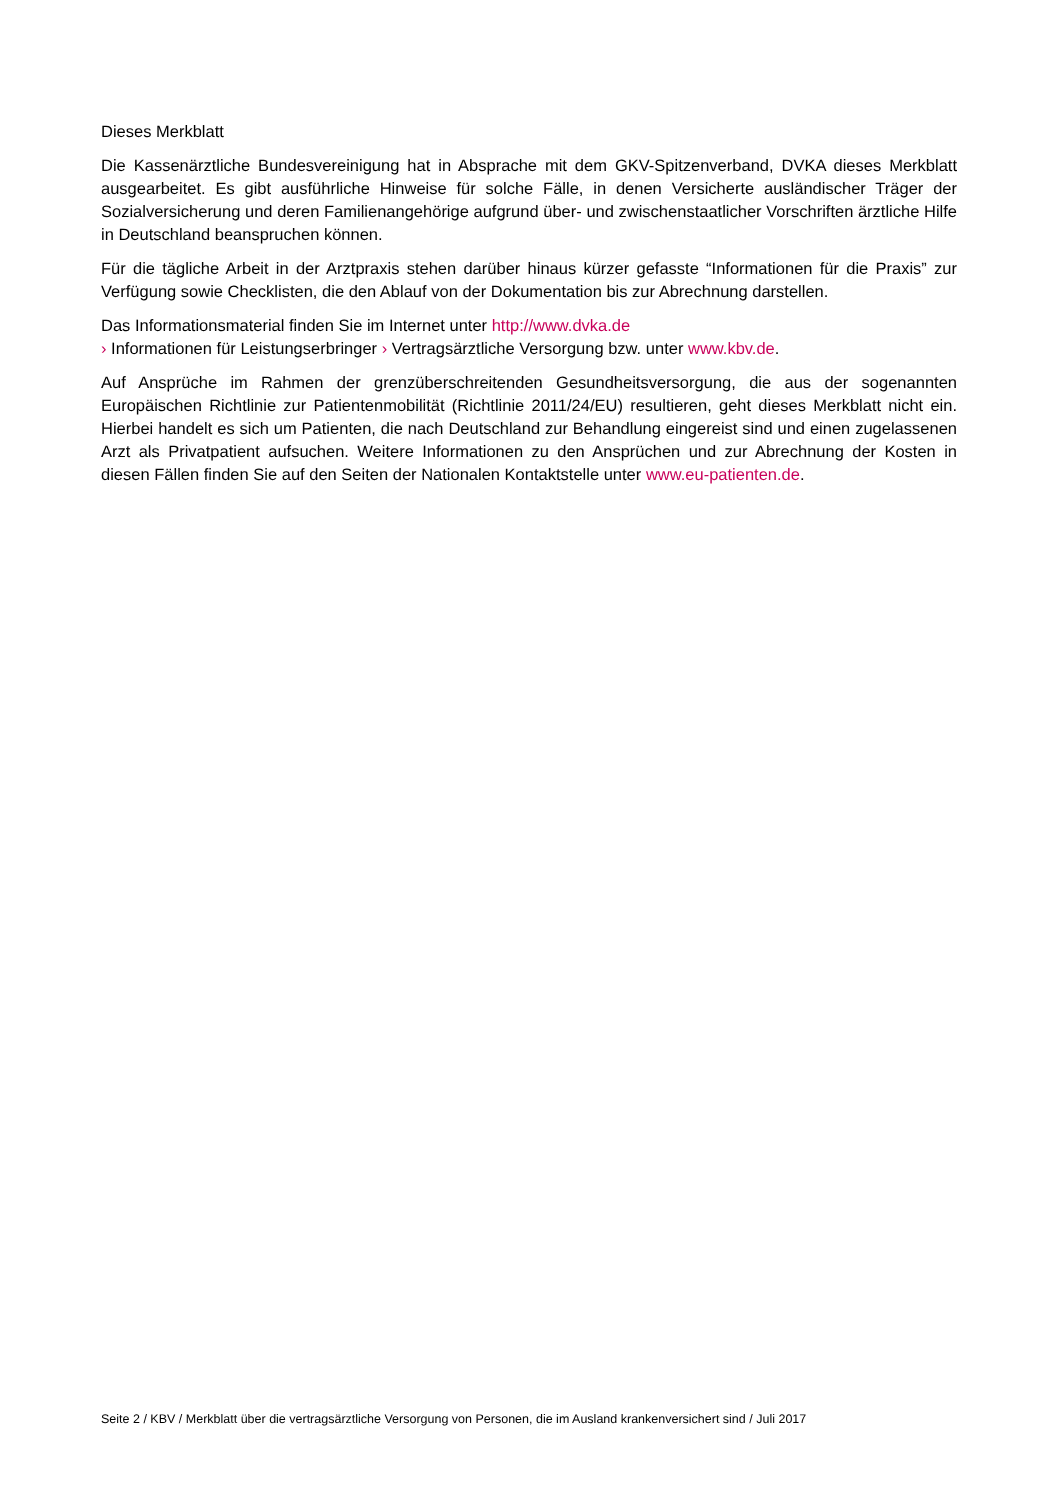Dieses Merkblatt
Die Kassenärztliche Bundesvereinigung hat in Absprache mit dem GKV-Spitzenverband, DVKA dieses Merkblatt ausgearbeitet. Es gibt ausführliche Hinweise für solche Fälle, in denen Versicherte ausländischer Träger der Sozialversicherung und deren Familienangehörige aufgrund über- und zwischenstaatlicher Vorschriften ärztliche Hilfe in Deutschland beanspruchen können.
Für die tägliche Arbeit in der Arztpraxis stehen darüber hinaus kürzer gefasste “Informationen für die Praxis” zur Verfügung sowie Checklisten, die den Ablauf von der Dokumentation bis zur Abrechnung darstellen.
Das Informationsmaterial finden Sie im Internet unter http://www.dvka.de
› Informationen für Leistungserbringer › Vertragsärztliche Versorgung bzw. unter www.kbv.de.
Auf Ansprüche im Rahmen der grenzüberschreitenden Gesundheitsversorgung, die aus der sogenannten Europäischen Richtlinie zur Patientenmobilität (Richtlinie 2011/24/EU) resultieren, geht dieses Merkblatt nicht ein. Hierbei handelt es sich um Patienten, die nach Deutschland zur Behandlung eingereist sind und einen zugelassenen Arzt als Privatpatient aufsuchen. Weitere Informationen zu den Ansprüchen und zur Abrechnung der Kosten in diesen Fällen finden Sie auf den Seiten der Nationalen Kontaktstelle unter www.eu-patienten.de.
Seite 2 / KBV / Merkblatt über die vertragsärztliche Versorgung von Personen, die im Ausland krankenversichert sind / Juli 2017